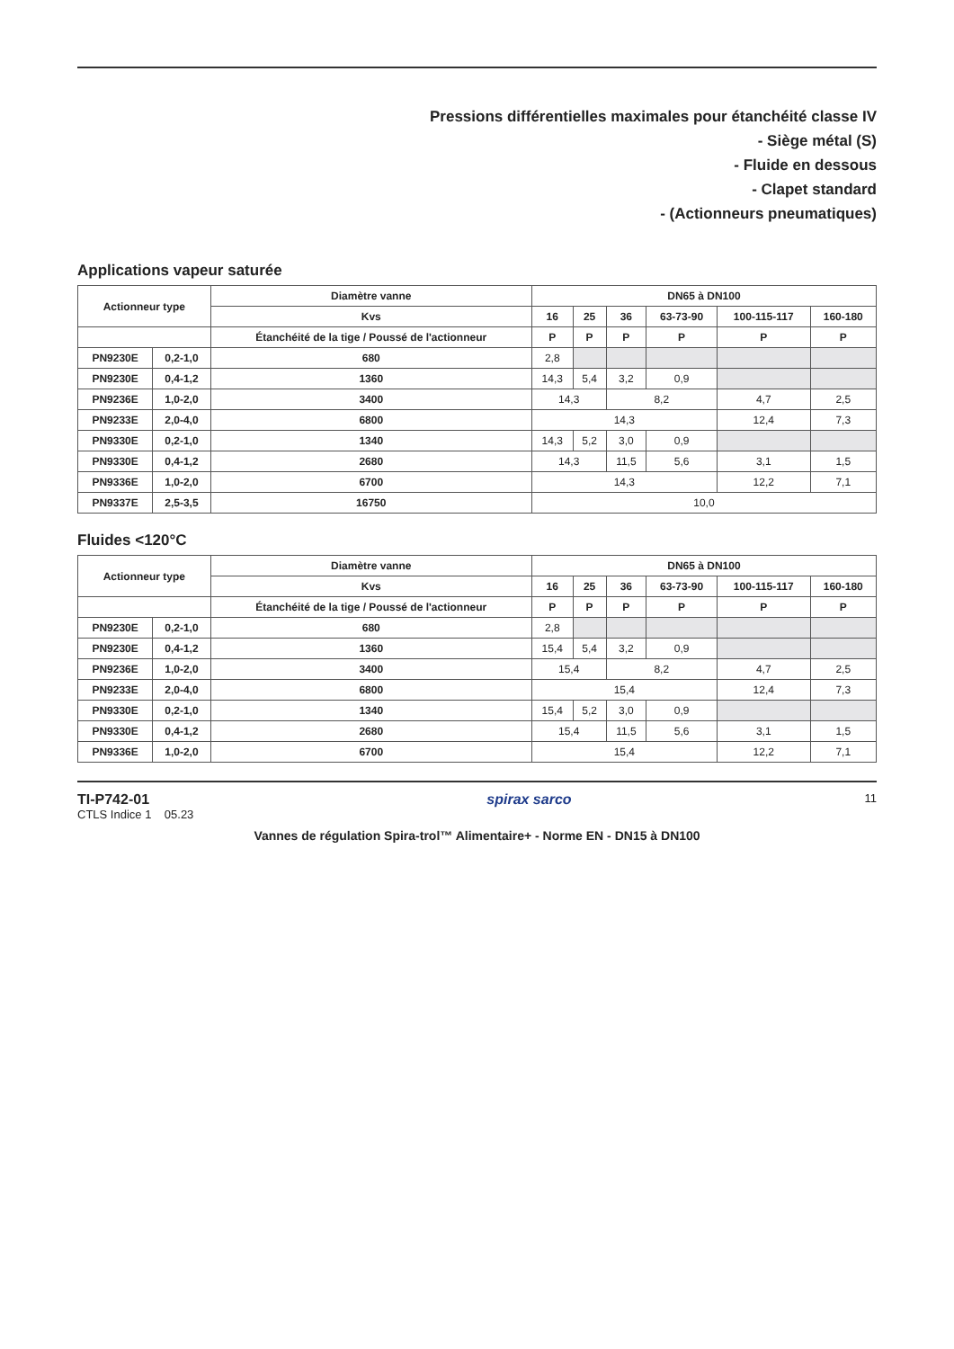Pressions différentielles maximales pour étanchéité classe IV
- Siège métal (S)
- Fluide en dessous
- Clapet standard
- (Actionneurs pneumatiques)
Applications vapeur saturée
| Actionneur type | | Diamètre vanne | DN65 à DN100 | | | | | |
| --- | --- | --- | --- | --- | --- | --- | --- | --- |
| | | Kvs | 16 | 25 | 36 | 63-73-90 | 100-115-117 | 160-180 |
| | | Étanchéité de la tige / Poussé de l'actionneur | P | P | P | P | P | P |
| PN9230E | 0,2-1,0 | 680 | 2,8 | | | | | |
| PN9230E | 0,4-1,2 | 1360 | 14,3 | 5,4 | 3,2 | 0,9 | | |
| PN9236E | 1,0-2,0 | 3400 | 14,3 | | 8,2 | | 4,7 | 2,5 |
| PN9233E | 2,0-4,0 | 6800 | 14,3 | | | | 12,4 | 7,3 |
| PN9330E | 0,2-1,0 | 1340 | 14,3 | 5,2 | 3,0 | 0,9 | | |
| PN9330E | 0,4-1,2 | 2680 | 14,3 | | 11,5 | 5,6 | 3,1 | 1,5 |
| PN9336E | 1,0-2,0 | 6700 | 14,3 | | | | 12,2 | 7,1 |
| PN9337E | 2,5-3,5 | 16750 | 10,0 | | | | | |
Fluides <120°C
| Actionneur type | | Diamètre vanne | DN65 à DN100 | | | | | |
| --- | --- | --- | --- | --- | --- | --- | --- | --- |
| | | Kvs | 16 | 25 | 36 | 63-73-90 | 100-115-117 | 160-180 |
| | | Étanchéité de la tige / Poussé de l'actionneur | P | P | P | P | P | P |
| PN9230E | 0,2-1,0 | 680 | 2,8 | | | | | |
| PN9230E | 0,4-1,2 | 1360 | 15,4 | 5,4 | 3,2 | 0,9 | | |
| PN9236E | 1,0-2,0 | 3400 | 15,4 | | 8,2 | | 4,7 | 2,5 |
| PN9233E | 2,0-4,0 | 6800 | 15,4 | | | | 12,4 | 7,3 |
| PN9330E | 0,2-1,0 | 1340 | 15,4 | 5,2 | 3,0 | 0,9 | | |
| PN9330E | 0,4-1,2 | 2680 | 15,4 | | 11,5 | 5,6 | 3,1 | 1,5 |
| PN9336E | 1,0-2,0 | 6700 | 15,4 | | | | 12,2 | 7,1 |
TI-P742-01
CTLS Indice 1 05.23
spirax sarco
11
Vannes de régulation Spira-trol™ Alimentaire+ - Norme EN - DN15 à DN100